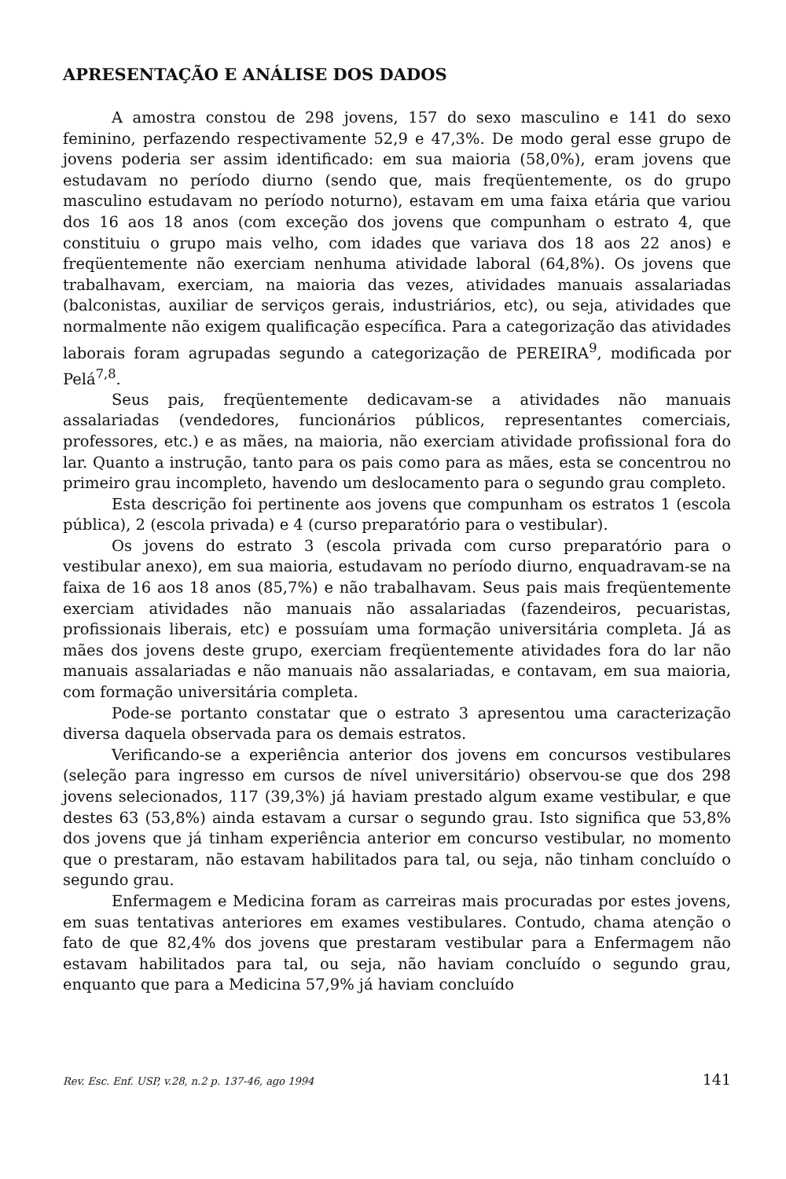APRESENTAÇÃO E ANÁLISE DOS DADOS
A amostra constou de 298 jovens, 157 do sexo masculino e 141 do sexo feminino, perfazendo respectivamente 52,9 e 47,3%. De modo geral esse grupo de jovens poderia ser assim identificado: em sua maioria (58,0%), eram jovens que estudavam no período diurno (sendo que, mais freqüentemente, os do grupo masculino estudavam no período noturno), estavam em uma faixa etária que variou dos 16 aos 18 anos (com exceção dos jovens que compunham o estrato 4, que constituiu o grupo mais velho, com idades que variava dos 18 aos 22 anos) e freqüentemente não exerciam nenhuma atividade laboral (64,8%). Os jovens que trabalhavam, exerciam, na maioria das vezes, atividades manuais assalariadas (balconistas, auxiliar de serviços gerais, industriários, etc), ou seja, atividades que normalmente não exigem qualificação específica. Para a categorização das atividades laborais foram agrupadas segundo a categorização de PEREIRA<sup>9</sup>, modificada por Pelá<sup>7,8</sup>.
Seus pais, freqüentemente dedicavam-se a atividades não manuais assalariadas (vendedores, funcionários públicos, representantes comerciais, professores, etc.) e as mães, na maioria, não exerciam atividade profissional fora do lar. Quanto a instrução, tanto para os pais como para as mães, esta se concentrou no primeiro grau incompleto, havendo um deslocamento para o segundo grau completo.
Esta descrição foi pertinente aos jovens que compunham os estratos 1 (escola pública), 2 (escola privada) e 4 (curso preparatório para o vestibular).
Os jovens do estrato 3 (escola privada com curso preparatório para o vestibular anexo), em sua maioria, estudavam no período diurno, enquadravam-se na faixa de 16 aos 18 anos (85,7%) e não trabalhavam. Seus pais mais freqüentemente exerciam atividades não manuais não assalariadas (fazendeiros, pecuaristas, profissionais liberais, etc) e possuíam uma formação universitária completa. Já as mães dos jovens deste grupo, exerciam freqüentemente atividades fora do lar não manuais assalariadas e não manuais não assalariadas, e contavam, em sua maioria, com formação universitária completa.
Pode-se portanto constatar que o estrato 3 apresentou uma caracterização diversa daquela observada para os demais estratos.
Verificando-se a experiência anterior dos jovens em concursos vestibulares (seleção para ingresso em cursos de nível universitário) observou-se que dos 298 jovens selecionados, 117 (39,3%) já haviam prestado algum exame vestibular, e que destes 63 (53,8%) ainda estavam a cursar o segundo grau. Isto significa que 53,8% dos jovens que já tinham experiência anterior em concurso vestibular, no momento que o prestaram, não estavam habilitados para tal, ou seja, não tinham concluído o segundo grau.
Enfermagem e Medicina foram as carreiras mais procuradas por estes jovens, em suas tentativas anteriores em exames vestibulares. Contudo, chama atenção o fato de que 82,4% dos jovens que prestaram vestibular para a Enfermagem não estavam habilitados para tal, ou seja, não haviam concluído o segundo grau, enquanto que para a Medicina 57,9% já haviam concluído
Rev. Esc. Enf. USP, v.28, n.2 p. 137-46, ago 1994 141